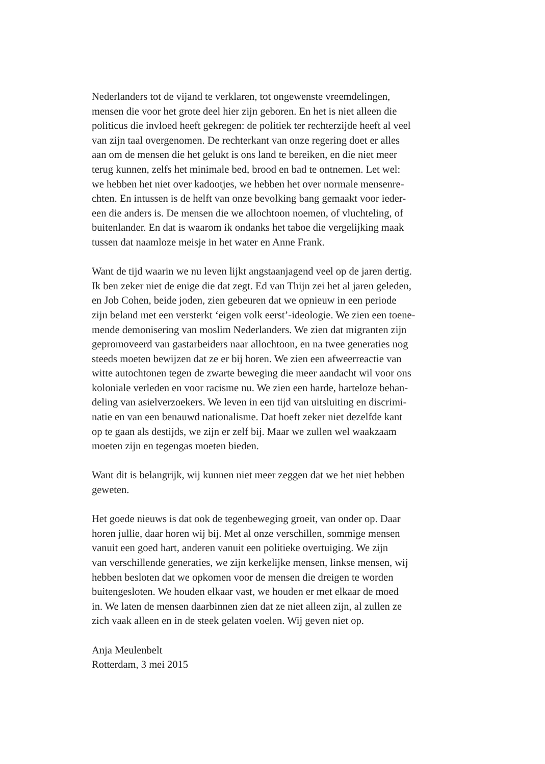Nederlanders tot de vijand te verklaren, tot ongewenste vreemdelingen,
mensen die voor het grote deel hier zijn geboren. En het is niet alleen die
politicus die invloed heeft gekregen: de politiek ter rechterzijde heeft al veel
van zijn taal overgenomen. De rechterkant van onze regering doet er alles
aan om de mensen die het gelukt is ons land te bereiken, en die niet meer
terug kunnen, zelfs het minimale bed, brood en bad te ontnemen. Let wel:
we hebben het niet over kadootjes, we hebben het over normale mensenre-
chten. En intussen is de helft van onze bevolking bang gemaakt voor ieder-
een die anders is. De mensen die we allochtoon noemen, of vluchteling, of
buitenlander. En dat is waarom ik ondanks het taboe die vergelijking maak
tussen dat naamloze meisje in het water en Anne Frank.
Want de tijd waarin we nu leven lijkt angstaanjagend veel op de jaren dertig.
Ik ben zeker niet de enige die dat zegt. Ed van Thijn zei het al jaren geleden,
en Job Cohen, beide joden, zien gebeuren dat we opnieuw in een periode
zijn beland met een versterkt ‘eigen volk eerst’-ideologie. We zien een toene-
mende demonisering van moslim Nederlanders. We zien dat migranten zijn
gepromoveerd van gastarbeiders naar allochtoon, en na twee generaties nog
steeds moeten bewijzen dat ze er bij horen. We zien een afweerreactie van
witte autochtonen tegen de zwarte beweging die meer aandacht wil voor ons
koloniale verleden en voor racisme nu. We zien een harde, harteloze behan-
deling van asielverzoekers. We leven in een tijd van uitsluiting en discrimi-
natie en van een benauwd nationalisme. Dat hoeft zeker niet dezelfde kant
op te gaan als destijds, we zijn er zelf bij. Maar we zullen wel waakzaam
moeten zijn en tegengas moeten bieden.
Want dit is belangrijk, wij kunnen niet meer zeggen dat we het niet hebben
geweten.
Het goede nieuws is dat ook de tegenbeweging groeit, van onder op. Daar
horen jullie, daar horen wij bij. Met al onze verschillen, sommige mensen
vanuit een goed hart, anderen vanuit een politieke overtuiging. We zijn
van verschillende generaties, we zijn kerkelijke mensen, linkse mensen, wij
hebben besloten dat we opkomen voor de mensen die dreigen te worden
buitengesloten. We houden elkaar vast, we houden er met elkaar de moed
in. We laten de mensen daarbinnen zien dat ze niet alleen zijn, al zullen ze
zich vaak alleen en in de steek gelaten voelen. Wij geven niet op.
Anja Meulenbelt
Rotterdam, 3 mei 2015